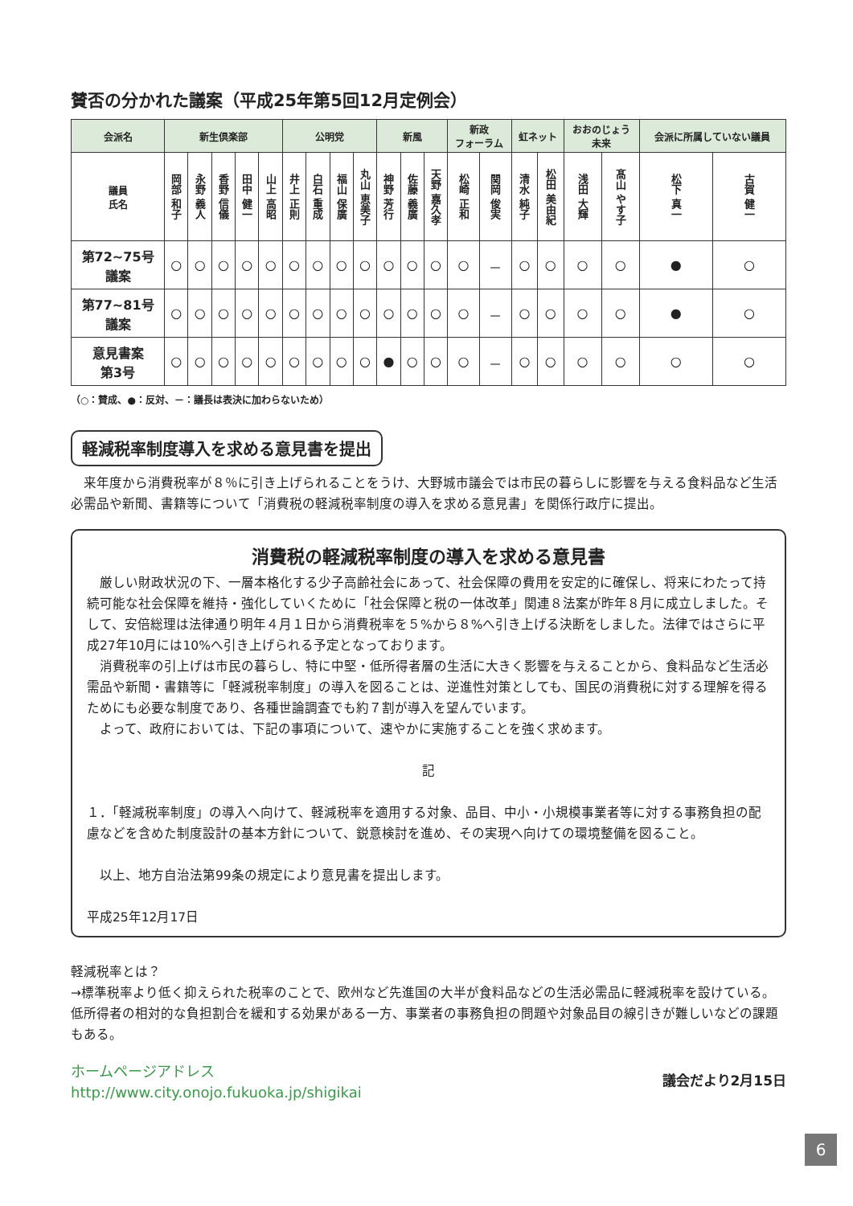賛否の分かれた議案（平成25年第5回12月定例会）
| 会派名 | 新生倶楽部 | | | | | 公明党 | | | | 新風 | | | 新政 フォーラム | | 虹ネット | | おおのじょう 未来 | | 会派に所属していない議員 | |
| --- | --- | --- | --- | --- | --- | --- | --- | --- | --- | --- | --- | --- | --- | --- | --- | --- | --- | --- | --- | --- |
| 議員 氏名 | 岡部 和子 | 永野 義人 | 香野 信儀 | 田中 健一 | 山上 高昭 | 井上 正則 | 白石 重成 | 福山 保廣 | 丸山 恵美子 | 神野 芳行 | 佐藤 義廣 | 天野 嘉久孝 | 松崎 正和 | 関岡 俊実 | 清水 純子 | 松田 美由紀 | 浅田 大輝 | 髙山 やす子 | 松下 真一 | 古賀 健一 |
| 第72~75号 議案 | ○ | ○ | ○ | ○ | ○ | ○ | ○ | ○ | ○ | ○ | ○ | ○ | ○ | － | ○ | ○ | ○ | ○ | ● | ○ |
| 第77~81号 議案 | ○ | ○ | ○ | ○ | ○ | ○ | ○ | ○ | ○ | ○ | ○ | ○ | ○ | － | ○ | ○ | ○ | ○ | ● | ○ |
| 意見書案 第3号 | ○ | ○ | ○ | ○ | ○ | ○ | ○ | ○ | ○ | ● | ○ | ○ | ○ | － | ○ | ○ | ○ | ○ | ○ | ○ |
（○：賛成、●：反対、－：議長は表決に加わらないため）
軽減税率制度導入を求める意見書を提出
　来年度から消費税率が８％に引き上げられることをうけ、大野城市議会では市民の暮らしに影響を与える食料品など生活必需品や新聞、書籍等について「消費税の軽減税率制度の導入を求める意見書」を関係行政庁に提出。
消費税の軽減税率制度の導入を求める意見書
　厳しい財政状況の下、一層本格化する少子高齢社会にあって、社会保障の費用を安定的に確保し、将来にわたって持続可能な社会保障を維持・強化していくために「社会保障と税の一体改革」関連８法案が昨年８月に成立しました。そして、安倍総理は法律通り明年４月１日から消費税率を５%から８%へ引き上げる決断をしました。法律ではさらに平成27年10月には10%へ引き上げられる予定となっております。
　消費税率の引上げは市民の暮らし、特に中堅・低所得者層の生活に大きく影響を与えることから、食料品など生活必需品や新聞・書籍等に「軽減税率制度」の導入を図ることは、逆進性対策としても、国民の消費税に対する理解を得るためにも必要な制度であり、各種世論調査でも約７割が導入を望んでいます。
　よって、政府においては、下記の事項について、速やかに実施することを強く求めます。
記
１．「軽減税率制度」の導入へ向けて、軽減税率を適用する対象、品目、中小・小規模事業者等に対する事務負担の配慮などを含めた制度設計の基本方針について、鋭意検討を進め、その実現へ向けての環境整備を図ること。
　以上、地方自治法第99条の規定により意見書を提出します。
平成25年12月17日
軽減税率とは？
→標準税率より低く抑えられた税率のことで、欧州など先進国の大半が食料品などの生活必需品に軽減税率を設けている。低所得者の相対的な負担割合を緩和する効果がある一方、事業者の事務負担の問題や対象品目の線引きが難しいなどの課題もある。
ホームページアドレス
http://www.city.onojo.fukuoka.jp/shigikai
議会だより2月15日
6